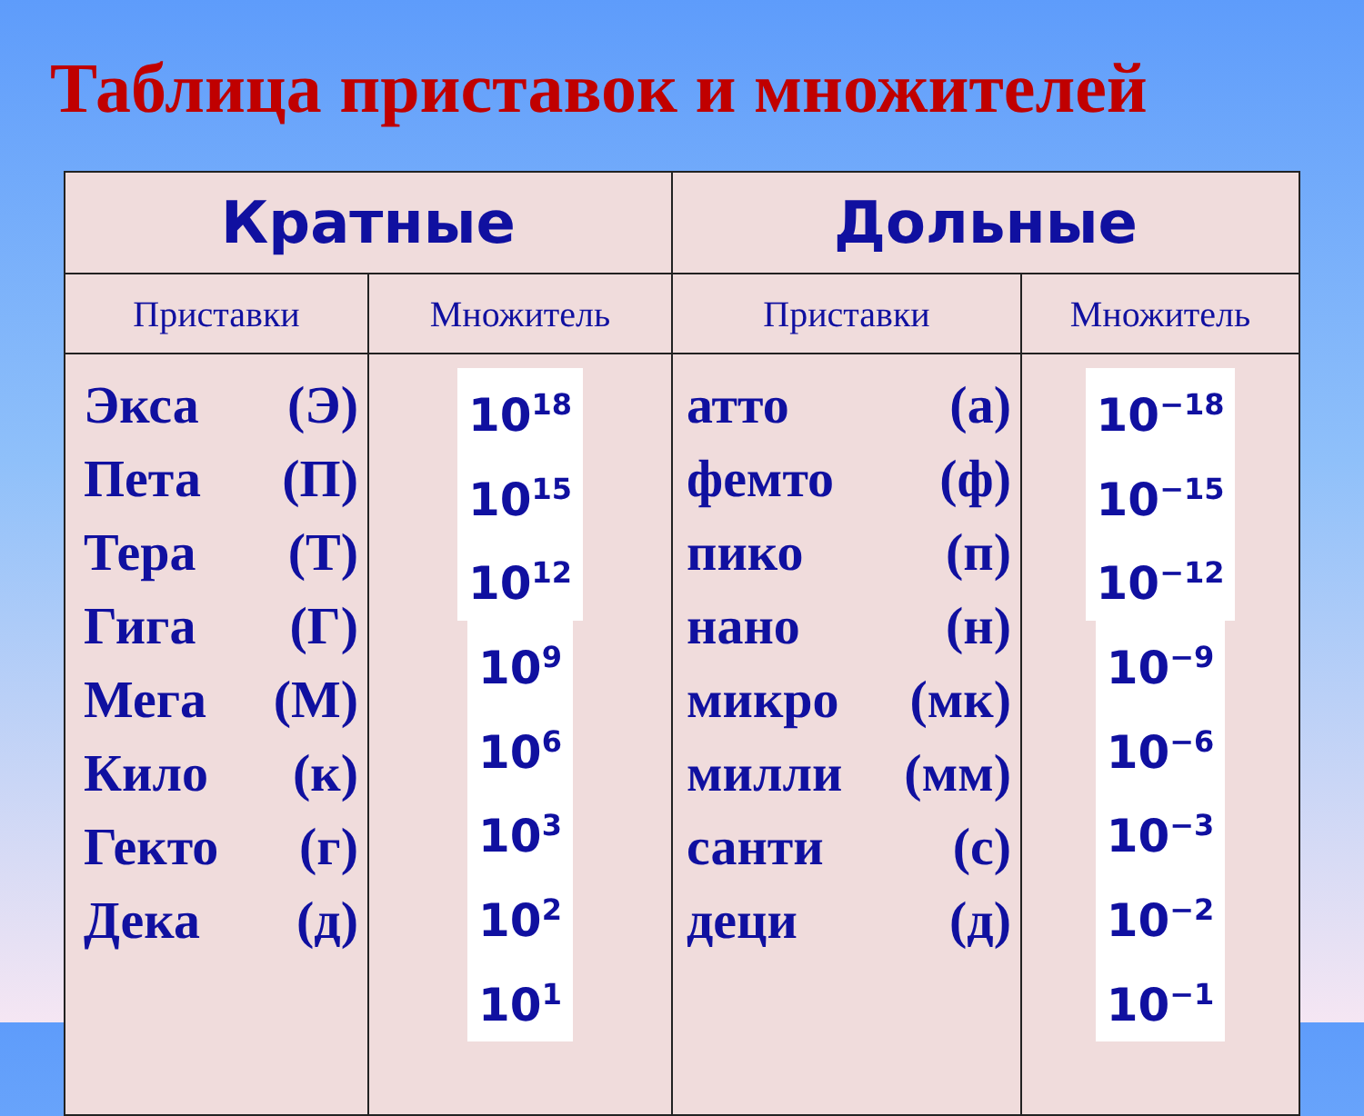Таблица приставок и множителей
| Кратные | | Дольные | |
| --- | --- | --- | --- |
| Приставки | Множитель | Приставки | Множитель |
| Экса (Э) Пета (П) Тера (Т) Гига (Г) Мега (М) Кило (к) Гекто (г) Дека (д) | 10<sup>18</sup> 10<sup>15</sup> 10<sup>12</sup> 10<sup>9</sup> 10<sup>6</sup> 10<sup>3</sup> 10<sup>2</sup> 10<sup>1</sup> | атто (а) фемто (ф) пико (п) нано (н) микро (мк) милли (мм) санти (с) деци (д) | 10<sup>−18</sup> 10<sup>−15</sup> 10<sup>−12</sup> 10<sup>−9</sup> 10<sup>−6</sup> 10<sup>−3</sup> 10<sup>−2</sup> 10<sup>−1</sup> |